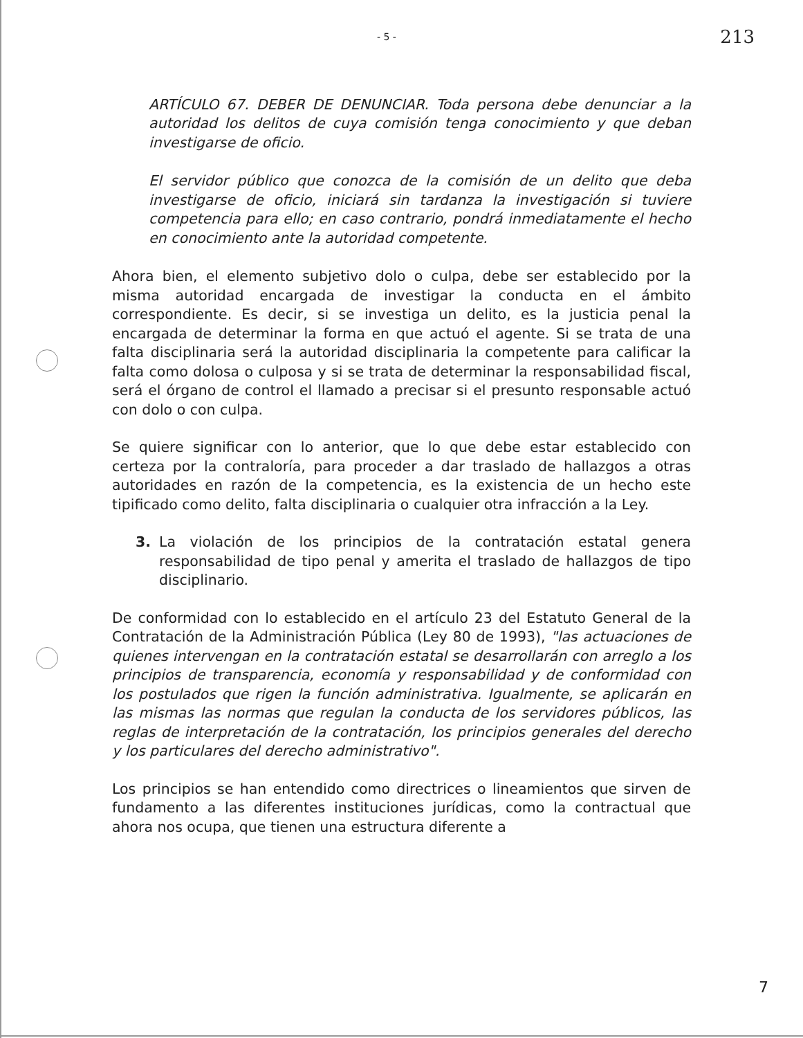- 5 - 213
ARTÍCULO 67. DEBER DE DENUNCIAR. Toda persona debe denunciar a la autoridad los delitos de cuya comisión tenga conocimiento y que deban investigarse de oficio.
El servidor público que conozca de la comisión de un delito que deba investigarse de oficio, iniciará sin tardanza la investigación si tuviere competencia para ello; en caso contrario, pondrá inmediatamente el hecho en conocimiento ante la autoridad competente.
Ahora bien, el elemento subjetivo dolo o culpa, debe ser establecido por la misma autoridad encargada de investigar la conducta en el ámbito correspondiente. Es decir, si se investiga un delito, es la justicia penal la encargada de determinar la forma en que actuó el agente. Si se trata de una falta disciplinaria será la autoridad disciplinaria la competente para calificar la falta como dolosa o culposa y si se trata de determinar la responsabilidad fiscal, será el órgano de control el llamado a precisar si el presunto responsable actuó con dolo o con culpa.
Se quiere significar con lo anterior, que lo que debe estar establecido con certeza por la contraloría, para proceder a dar traslado de hallazgos a otras autoridades en razón de la competencia, es la existencia de un hecho este tipificado como delito, falta disciplinaria o cualquier otra infracción a la Ley.
3. La violación de los principios de la contratación estatal genera responsabilidad de tipo penal y amerita el traslado de hallazgos de tipo disciplinario.
De conformidad con lo establecido en el artículo 23 del Estatuto General de la Contratación de la Administración Pública (Ley 80 de 1993), "las actuaciones de quienes intervengan en la contratación estatal se desarrollarán con arreglo a los principios de transparencia, economía y responsabilidad y de conformidad con los postulados que rigen la función administrativa. Igualmente, se aplicarán en las mismas las normas que regulan la conducta de los servidores públicos, las reglas de interpretación de la contratación, los principios generales del derecho y los particulares del derecho administrativo".
Los principios se han entendido como directrices o lineamientos que sirven de fundamento a las diferentes instituciones jurídicas, como la contractual que ahora nos ocupa, que tienen una estructura diferente a
7